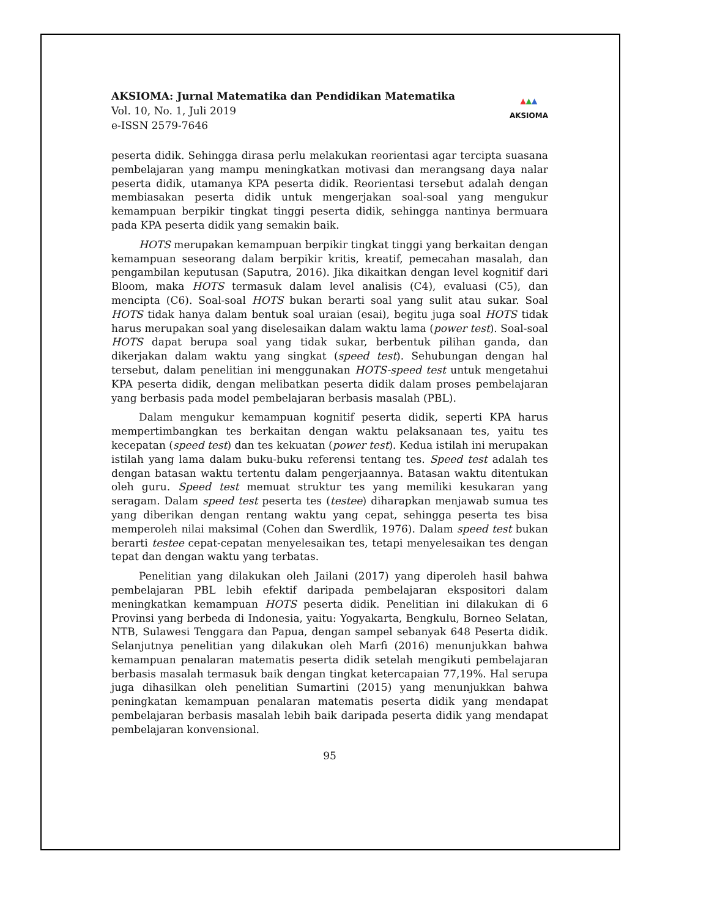AKSIOMA: Jurnal Matematika dan Pendidikan Matematika
Vol. 10, No. 1, Juli 2019
e-ISSN 2579-7646
▲▲▲
AKSIOMA
peserta didik. Sehingga dirasa perlu melakukan reorientasi agar tercipta suasana pembelajaran yang mampu meningkatkan motivasi dan merangsang daya nalar peserta didik, utamanya KPA peserta didik. Reorientasi tersebut adalah dengan membiasakan peserta didik untuk mengerjakan soal-soal yang mengukur kemampuan berpikir tingkat tinggi peserta didik, sehingga nantinya bermuara pada KPA peserta didik yang semakin baik.
HOTS merupakan kemampuan berpikir tingkat tinggi yang berkaitan dengan kemampuan seseorang dalam berpikir kritis, kreatif, pemecahan masalah, dan pengambilan keputusan (Saputra, 2016). Jika dikaitkan dengan level kognitif dari Bloom, maka HOTS termasuk dalam level analisis (C4), evaluasi (C5), dan mencipta (C6). Soal-soal HOTS bukan berarti soal yang sulit atau sukar. Soal HOTS tidak hanya dalam bentuk soal uraian (esai), begitu juga soal HOTS tidak harus merupakan soal yang diselesaikan dalam waktu lama (power test). Soal-soal HOTS dapat berupa soal yang tidak sukar, berbentuk pilihan ganda, dan dikerjakan dalam waktu yang singkat (speed test). Sehubungan dengan hal tersebut, dalam penelitian ini menggunakan HOTS-speed test untuk mengetahui KPA peserta didik, dengan melibatkan peserta didik dalam proses pembelajaran yang berbasis pada model pembelajaran berbasis masalah (PBL).
Dalam mengukur kemampuan kognitif peserta didik, seperti KPA harus mempertimbangkan tes berkaitan dengan waktu pelaksanaan tes, yaitu tes kecepatan (speed test) dan tes kekuatan (power test). Kedua istilah ini merupakan istilah yang lama dalam buku-buku referensi tentang tes. Speed test adalah tes dengan batasan waktu tertentu dalam pengerjaannya. Batasan waktu ditentukan oleh guru. Speed test memuat struktur tes yang memiliki kesukaran yang seragam. Dalam speed test peserta tes (testee) diharapkan menjawab sumua tes yang diberikan dengan rentang waktu yang cepat, sehingga peserta tes bisa memperoleh nilai maksimal (Cohen dan Swerdlik, 1976). Dalam speed test bukan berarti testee cepat-cepatan menyelesaikan tes, tetapi menyelesaikan tes dengan tepat dan dengan waktu yang terbatas.
Penelitian yang dilakukan oleh Jailani (2017) yang diperoleh hasil bahwa pembelajaran PBL lebih efektif daripada pembelajaran ekspositori dalam meningkatkan kemampuan HOTS peserta didik. Penelitian ini dilakukan di 6 Provinsi yang berbeda di Indonesia, yaitu: Yogyakarta, Bengkulu, Borneo Selatan, NTB, Sulawesi Tenggara dan Papua, dengan sampel sebanyak 648 Peserta didik. Selanjutnya penelitian yang dilakukan oleh Marfi (2016) menunjukkan bahwa kemampuan penalaran matematis peserta didik setelah mengikuti pembelajaran berbasis masalah termasuk baik dengan tingkat ketercapaian 77,19%. Hal serupa juga dihasilkan oleh penelitian Sumartini (2015) yang menunjukkan bahwa peningkatan kemampuan penalaran matematis peserta didik yang mendapat pembelajaran berbasis masalah lebih baik daripada peserta didik yang mendapat pembelajaran konvensional.
95